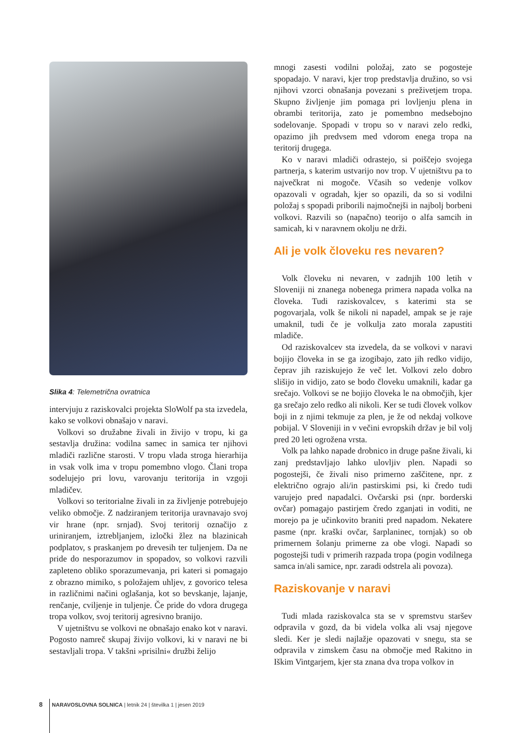Slika 4: Telemetrična ovratnica
intervjuju z raziskovalci projekta SloWolf pa sta izvedela, kako se volkovi obnašajo v naravi.
Volkovi so družabne živali in živijo v tropu, ki ga sestavlja družina: vodilna samec in samica ter njihovi mladiči različne starosti. V tropu vlada stroga hierarhija in vsak volk ima v tropu pomembno vlogo. Člani tropa sodelujejo pri lovu, varovanju teritorija in vzgoji mladičev.
Volkovi so teritorialne živali in za življenje potrebujejo veliko območje. Z nadziranjem teritorija uravnavajo svoj vir hrane (npr. srnjad). Svoj teritorij označijo z uriniranjem, iztrebljanjem, izločki žlez na blazinicah podplatov, s praskanjem po drevesih ter tuljenjem. Da ne pride do nesporazumov in spopadov, so volkovi razvili zapleteno obliko sporazumevanja, pri kateri si pomagajo z obrazno mimiko, s položajem uhljev, z govorico telesa in različnimi načini oglašanja, kot so bevskanje, lajanje, renčanje, cviljenje in tuljenje. Če pride do vdora drugega tropa volkov, svoj teritorij agresivno branijo.
V ujetništvu se volkovi ne obnašajo enako kot v naravi. Pogosto namreč skupaj živijo volkovi, ki v naravi ne bi sestavljali tropa. V takšni »prisilni« družbi želijo
mnogi zasesti vodilni položaj, zato se pogosteje spopadajo. V naravi, kjer trop predstavlja družino, so vsi njihovi vzorci obnašanja povezani s preživetjem tropa. Skupno življenje jim pomaga pri lovljenju plena in obrambi teritorija, zato je pomembno medsebojno sodelovanje. Spopadi v tropu so v naravi zelo redki, opazimo jih predvsem med vdorom enega tropa na teritorij drugega.
Ko v naravi mladiči odrastejo, si poiščejo svojega partnerja, s katerim ustvarijo nov trop. V ujetništvu pa to največkrat ni mogoče. Včasih so vedenje volkov opazovali v ogradah, kjer so opazili, da so si vodilni položaj s spopadi priborili najmočnejši in najbolj borbeni volkovi. Razvili so (napačno) teorijo o alfa samcih in samicah, ki v naravnem okolju ne drži.
Ali je volk človeku res nevaren?
Volk človeku ni nevaren, v zadnjih 100 letih v Sloveniji ni znanega nobenega primera napada volka na človeka. Tudi raziskovalcev, s katerimi sta se pogovarjala, volk še nikoli ni napadel, ampak se je raje umaknil, tudi če je volkulja zato morala zapustiti mladiče.
Od raziskovalcev sta izvedela, da se volkovi v naravi bojijo človeka in se ga izogibajo, zato jih redko vidijo, čeprav jih raziskujejo že več let. Volkovi zelo dobro slišijo in vidijo, zato se bodo človeku umaknili, kadar ga srečajo. Volkovi se ne bojijo človeka le na območjih, kjer ga srečajo zelo redko ali nikoli. Ker se tudi človek volkov boji in z njimi tekmuje za plen, je že od nekdaj volkove pobijal. V Sloveniji in v večini evropskih držav je bil volj pred 20 leti ogrožena vrsta.
Volk pa lahko napade drobnico in druge pašne živali, ki zanj predstavljajo lahko ulovljiv plen. Napadi so pogostejši, če živali niso primerno zaščitene, npr. z električno ograjo ali/in pastirskimi psi, ki čredo tudi varujejo pred napadalci. Ovčarski psi (npr. borderski ovčar) pomagajo pastirjem čredo zganjati in voditi, ne morejo pa je učinkovito braniti pred napadom. Nekatere pasme (npr. kraški ovčar, šarplaninec, tornjak) so ob primernem šolanju primerne za obe vlogi. Napadi so pogostejši tudi v primerih razpada tropa (pogin vodilnega samca in/ali samice, npr. zaradi odstrela ali povoza).
Raziskovanje v naravi
Tudi mlada raziskovalca sta se v spremstvu staršev odpravila v gozd, da bi videla volka ali vsaj njegove sledi. Ker je sledi najlažje opazovati v snegu, sta se odpravila v zimskem času na območje med Rakitno in Iškim Vintgarjem, kjer sta znana dva tropa volkov in
8 NARAVOSLOVNA SOLNICA | letnik 24 | številka 1 | jesen 2019